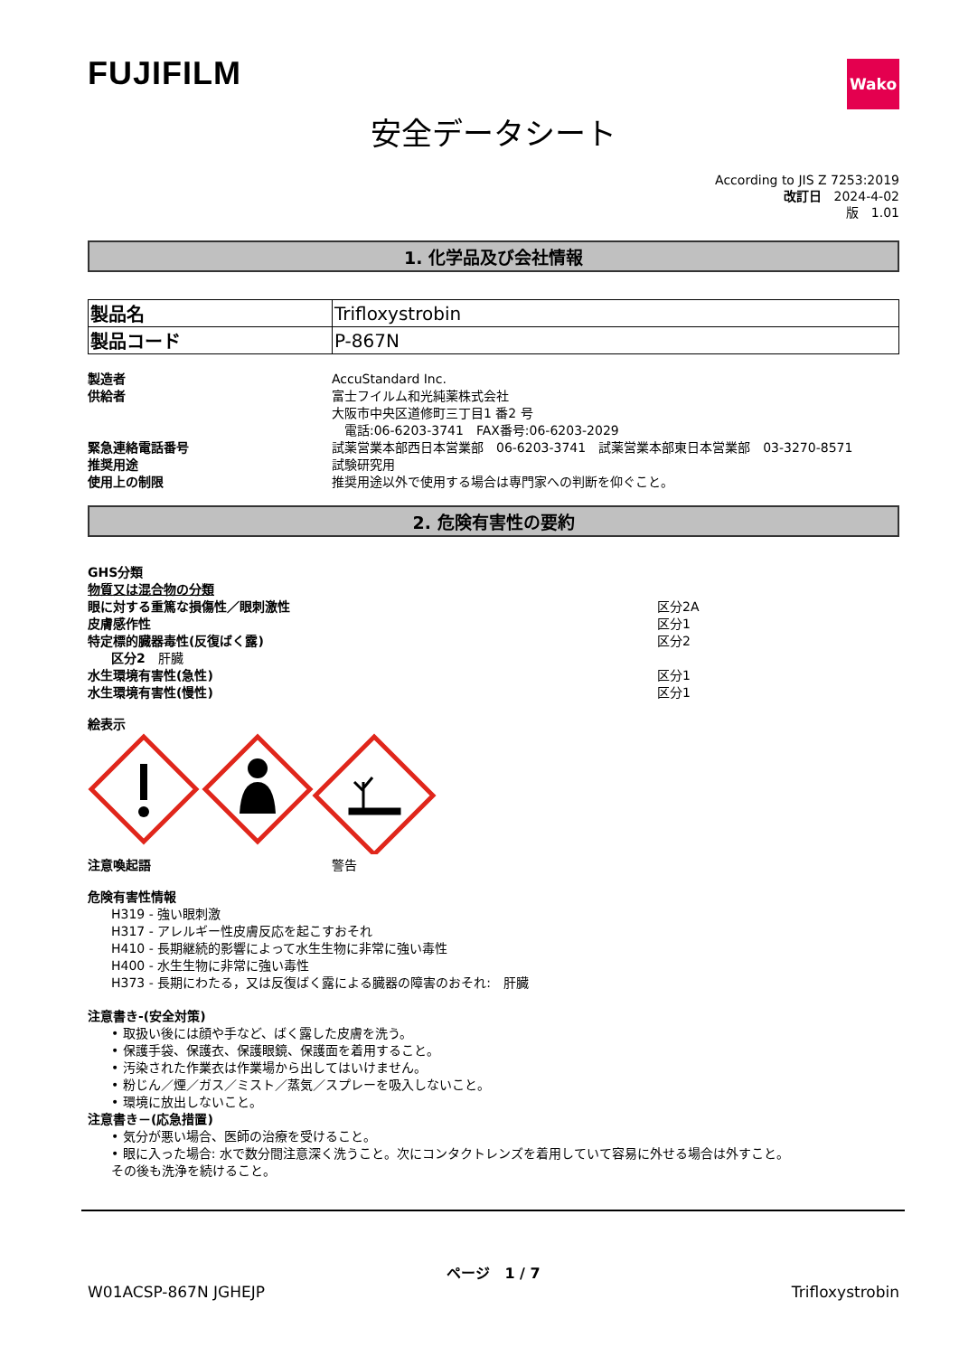FUJIFILM
Wako
安全データシート
According to JIS Z 7253:2019
改訂日　2024-4-02
版　1.01
1. 化学品及び会社情報
| 製品名 | Trifloxystrobin |
| 製品コード | P-867N |
| 製造者 | AccuStandard Inc. |
| 供給者 | 富士フイルム和光純薬株式会社 大阪市中央区道修町三丁目1 番2 号 電話:06-6203-3741 FAX番号:06-6203-2029 |
| 緊急連絡電話番号 | 試薬営業本部西日本営業部 06-6203-3741 試薬営業本部東日本営業部 03-3270-8571 |
| 推奨用途 | 試験研究用 |
| 使用上の制限 | 推奨用途以外で使用する場合は専門家への判断を仰ぐこと。 |
2. 危険有害性の要約
GHS分類
物質又は混合物の分類
| 眼に対する重篤な損傷性／眼刺激性 | 区分2A |
| 皮膚感作性 | 区分1 |
| 特定標的臓器毒性(反復ばく露) | 区分2 |
| 区分2 肝臓 | |
| 水生環境有害性(急性) | 区分1 |
| 水生環境有害性(慢性) | 区分1 |
絵表示
| 注意喚起語 | 警告 |
危険有害性情報
H319 - 強い眼刺激
H317 - アレルギー性皮膚反応を起こすおそれ
H410 - 長期継続的影響によって水生生物に非常に強い毒性
H400 - 水生生物に非常に強い毒性
H373 - 長期にわたる，又は反復ばく露による臓器の障害のおそれ:　肝臓
注意書き-(安全対策)
• 取扱い後には顔や手など、ばく露した皮膚を洗う。
• 保護手袋、保護衣、保護眼鏡、保護面を着用すること。
• 汚染された作業衣は作業場から出してはいけません。
• 粉じん／煙／ガス／ミスト／蒸気／スプレーを吸入しないこと。
• 環境に放出しないこと。
注意書き－(応急措置)
• 気分が悪い場合、医師の治療を受けること。
• 眼に入った場合: 水で数分間注意深く洗うこと。次にコンタクトレンズを着用していて容易に外せる場合は外すこと。
その後も洗浄を続けること。
ページ　1 / 7
W01ACSP-867N JGHEJP Trifloxystrobin